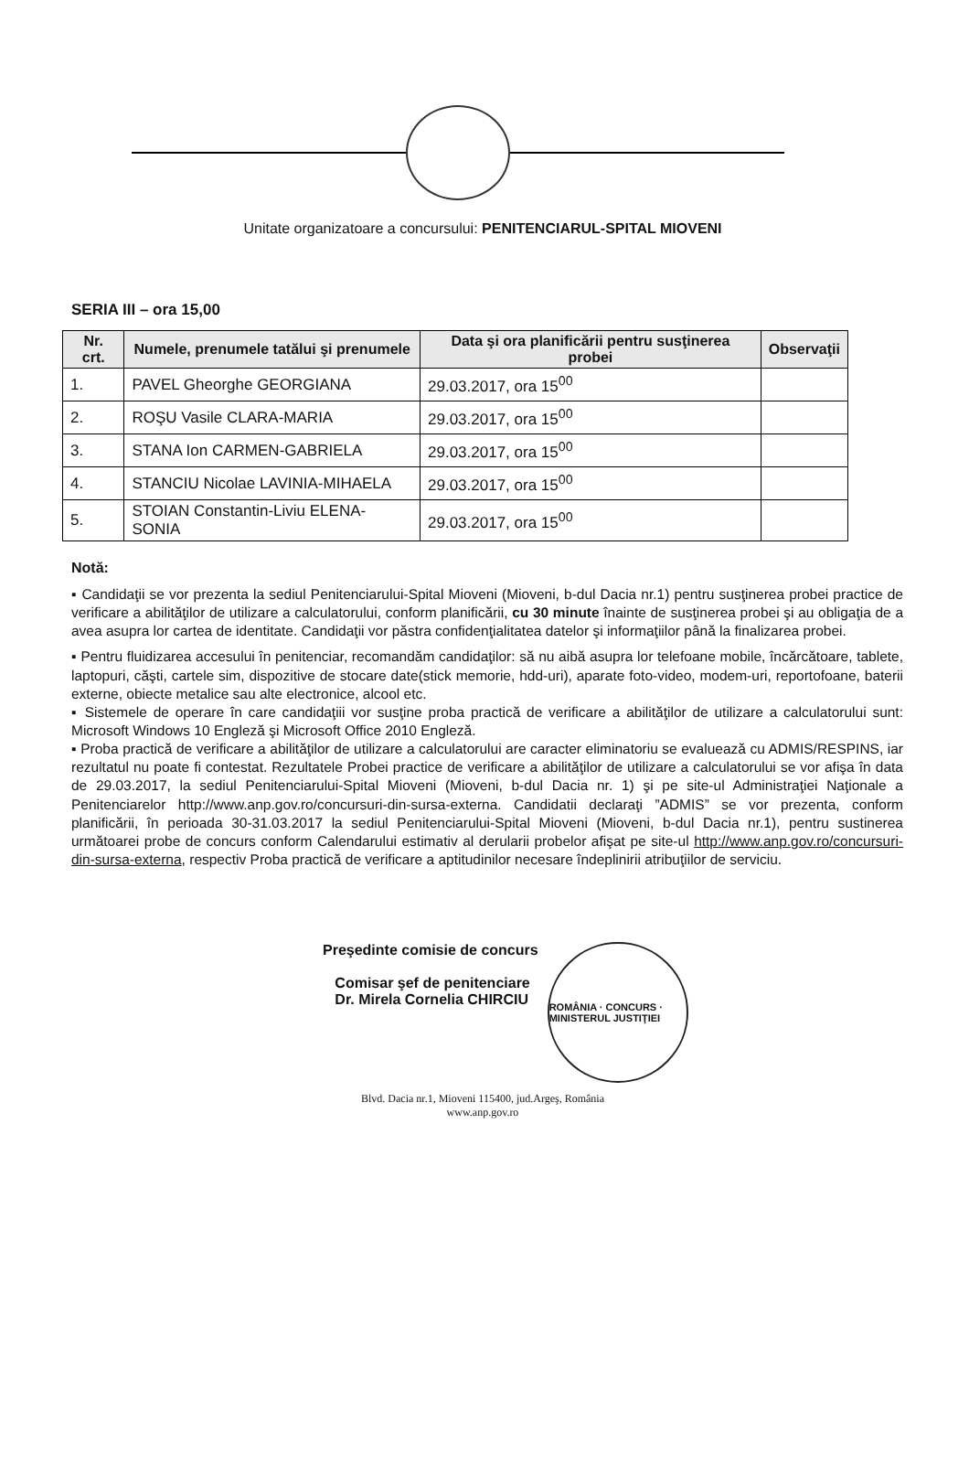Unitate organizatoare a concursului: PENITENCIARUL-SPITAL MIOVENI
SERIA III – ora 15,00
| Nr. crt. | Numele, prenumele tatălui şi prenumele | Data şi ora planificării pentru susţinerea probei | Observaţii |
| --- | --- | --- | --- |
| 1. | PAVEL Gheorghe GEORGIANA | 29.03.2017, ora 15<sup>00</sup> | |
| 2. | ROŞU Vasile CLARA-MARIA | 29.03.2017, ora 15<sup>00</sup> | |
| 3. | STANA Ion CARMEN-GABRIELA | 29.03.2017, ora 15<sup>00</sup> | |
| 4. | STANCIU Nicolae LAVINIA-MIHAELA | 29.03.2017, ora 15<sup>00</sup> | |
| 5. | STOIAN Constantin-Liviu ELENA-SONIA | 29.03.2017, ora 15<sup>00</sup> | |
Notă:
▪ Candidaţii se vor prezenta la sediul Penitenciarului-Spital Mioveni (Mioveni, b-dul Dacia nr.1) pentru susţinerea probei practice de verificare a abilităţilor de utilizare a calculatorului, conform planificării, cu 30 minute înainte de susţinerea probei şi au obligaţia de a avea asupra lor cartea de identitate. Candidaţii vor păstra confidenţialitatea datelor şi informaţiilor până la finalizarea probei.
▪ Pentru fluidizarea accesului în penitenciar, recomandăm candidaţilor: să nu aibă asupra lor telefoane mobile, încărcătoare, tablete, laptopuri, căşti, cartele sim, dispozitive de stocare date(stick memorie, hdd-uri), aparate foto-video, modem-uri, reportofoane, baterii externe, obiecte metalice sau alte electronice, alcool etc.
▪ Sistemele de operare în care candidaţiii vor susţine proba practică de verificare a abilităţilor de utilizare a calculatorului sunt: Microsoft Windows 10 Engleză şi Microsoft Office 2010 Engleză.
▪ Proba practică de verificare a abilităţilor de utilizare a calculatorului are caracter eliminatoriu se evaluează cu ADMIS/RESPINS, iar rezultatul nu poate fi contestat. Rezultatele Probei practice de verificare a abilităţilor de utilizare a calculatorului se vor afişa în data de 29.03.2017, la sediul Penitenciarului-Spital Mioveni (Mioveni, b-dul Dacia nr. 1) şi pe site-ul Administraţiei Naţionale a Penitenciarelor http://www.anp.gov.ro/concursuri-din-sursa-externa. Candidatii declaraţi ”ADMIS” se vor prezenta, conform planificării, în perioada 30-31.03.2017 la sediul Penitenciarului-Spital Mioveni (Mioveni, b-dul Dacia nr.1), pentru sustinerea următoarei probe de concurs conform Calendarului estimativ al derularii probelor afişat pe site-ul http://www.anp.gov.ro/concursuri-din-sursa-externa, respectiv Proba practică de verificare a aptitudinilor necesare îndeplinirii atribuţiilor de serviciu.
Preşedinte comisie de concurs
Comisar şef de penitenciare
Dr. Mirela Cornelia CHIRCIU
ROMÂNIA · CONCURS · MINISTERUL JUSTIŢIEI
Blvd. Dacia nr.1, Mioveni 115400, jud.Argeş, România
www.anp.gov.ro